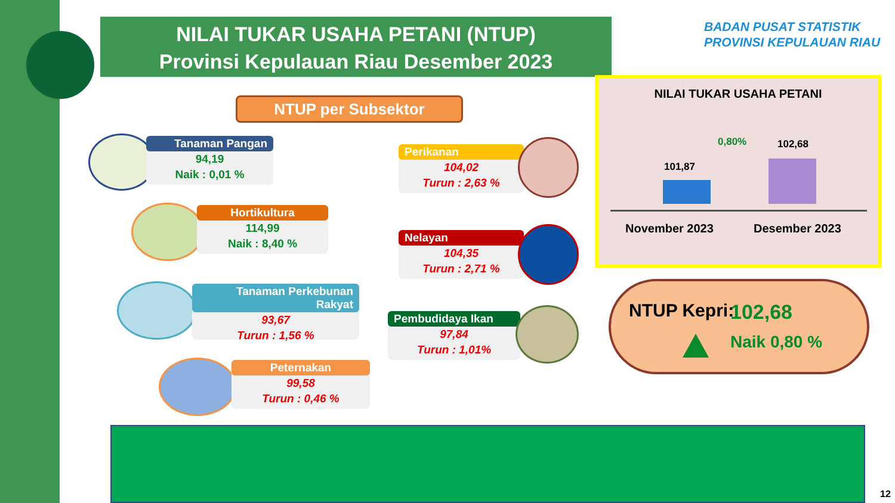NILAI TUKAR USAHA PETANI (NTUP)
Provinsi Kepulauan Riau Desember 2023
BADAN PUSAT STATISTIK
PROVINSI KEPULAUAN RIAU
NTUP per Subsektor
Tanaman Pangan
94,19
Naik : 0,01 %
Hortikultura
114,99
Naik : 8,40 %
Tanaman Perkebunan Rakyat
93,67
Turun : 1,56 %
Peternakan
99,58
Turun : 0,46 %
Perikanan
104,02
Turun : 2,63 %
Nelayan
104,35
Turun : 2,71 %
Pembudidaya Ikan
97,84
Turun : 1,01%
NILAI TUKAR USAHA PETANI
102,68
0,80%
101,87
November 2023 Desember 2023
NTUP Kepri: 102,68
Naik 0,80 %
12